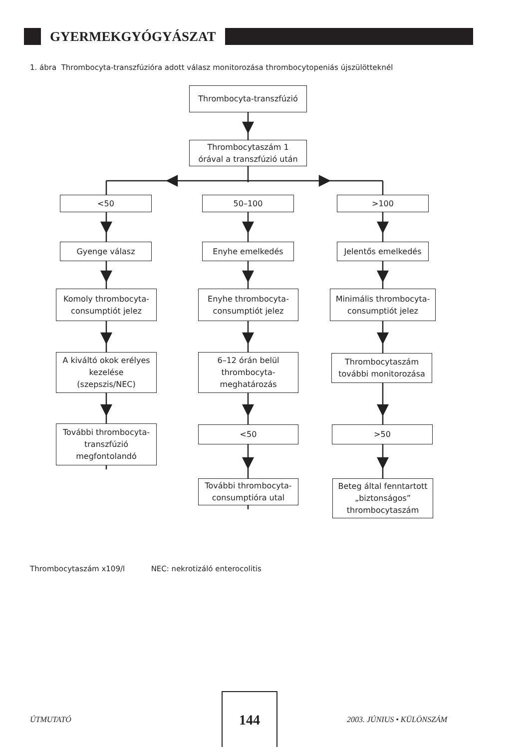GYERMEKGYÓGYÁSZAT
1. ábra Thrombocyta-transzfúzióra adott válasz monitorozása thrombocytopeniás újszülötteknél
Thrombocyta-transzfúzió
Thrombocytaszám 1
órával a transzfúzió után
<50 50–100 >100
Gyenge válasz Enyhe emelkedés Jelentős emelkedés
Komoly thrombocyta-
consumptiót jelez
Enyhe thrombocyta-
consumptiót jelez
Minimális thrombocyta-
consumptiót jelez
A kiváltó okok erélyes
kezelése
(szepszis/NEC)
6–12 órán belül
thrombocyta-
meghatározás
Thrombocytaszám
további monitorozása
További thrombocyta-
transzfúzió
megfontolandó
<50 >50
További thrombocyta-
consumptióra utal
Beteg által fenntartott
„biztonságos”
thrombocytaszám
Thrombocytaszám x109/l NEC: nekrotizáló enterocolitis
ÚTMUTATÓ
144
2003. JÚNIUS • KÜLÖNSZÁM